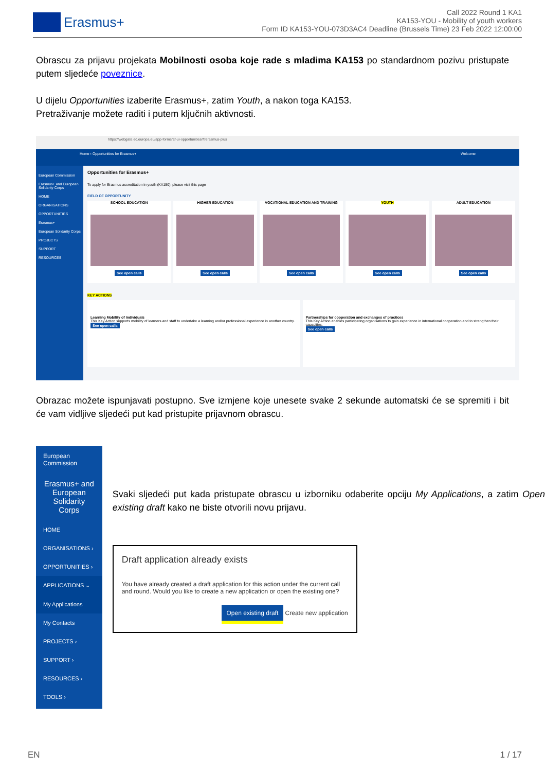Erasmus+
Call 2022 Round 1 KA1
KA153-YOU - Mobility of youth workers
Form ID KA153-YOU-073D3AC4 Deadline (Brussels Time) 23 Feb 2022 12:00:00
Obrascu za prijavu projekata Mobilnosti osoba koje rade s mladima KA153 po standardnom pozivu pristupate putem sljedeće poveznice.
U dijelu Opportunities izaberite Erasmus+, zatim Youth, a nakon toga KA153.
Pretraživanje možete raditi i putem ključnih aktivnosti.
https://webgate.ec.europa.eu/app-forms/af-ui-opportunities/#/erasmus-plus
Home › Opportunities for Erasmus+ Welcome
European Commission
Erasmus+ and European Solidarity Corps
HOME
ORGANISATIONS
OPPORTUNITIES
Erasmus+
European Solidarity Corps
PROJECTS
SUPPORT
RESOURCES
Opportunities for Erasmus+
To apply for Erasmus accreditation in youth (KA150), please visit this page
FIELD OF OPPORTUNITY
SCHOOL EDUCATION
See open calls
HIGHER EDUCATION
See open calls
VOCATIONAL EDUCATION AND TRAINING
See open calls
YOUTH
See open calls
ADULT EDUCATION
See open calls
KEY ACTIONS
Learning Mobility of Individuals
This Key Action supports mobility of learners and staff to undertake a learning and/or professional experience in another country.
See open calls
Partnerships for cooperation and exchanges of practices
This Key Action enables participating organisations to gain experience in international cooperation and to strengthen their capacities.
See open calls
Obrazac možete ispunjavati postupno. Sve izmjene koje unesete svake 2 sekunde automatski će se spremiti i bit će vam vidljive sljedeći put kad pristupite prijavnom obrascu.
European Commission
Erasmus+ and European Solidarity Corps
HOME
ORGANISATIONS ›
OPPORTUNITIES ›
APPLICATIONS ⌄
My Applications
My Contacts
PROJECTS ›
SUPPORT ›
RESOURCES ›
TOOLS ›
Svaki sljedeći put kada pristupate obrascu u izborniku odaberite opciju My Applications, a zatim Open existing draft kako ne biste otvorili novu prijavu.
Draft application already exists
You have already created a draft application for this action under the current call and round. Would you like to create a new application or open the existing one?
Open existing draft Create new application
EN 1 / 17